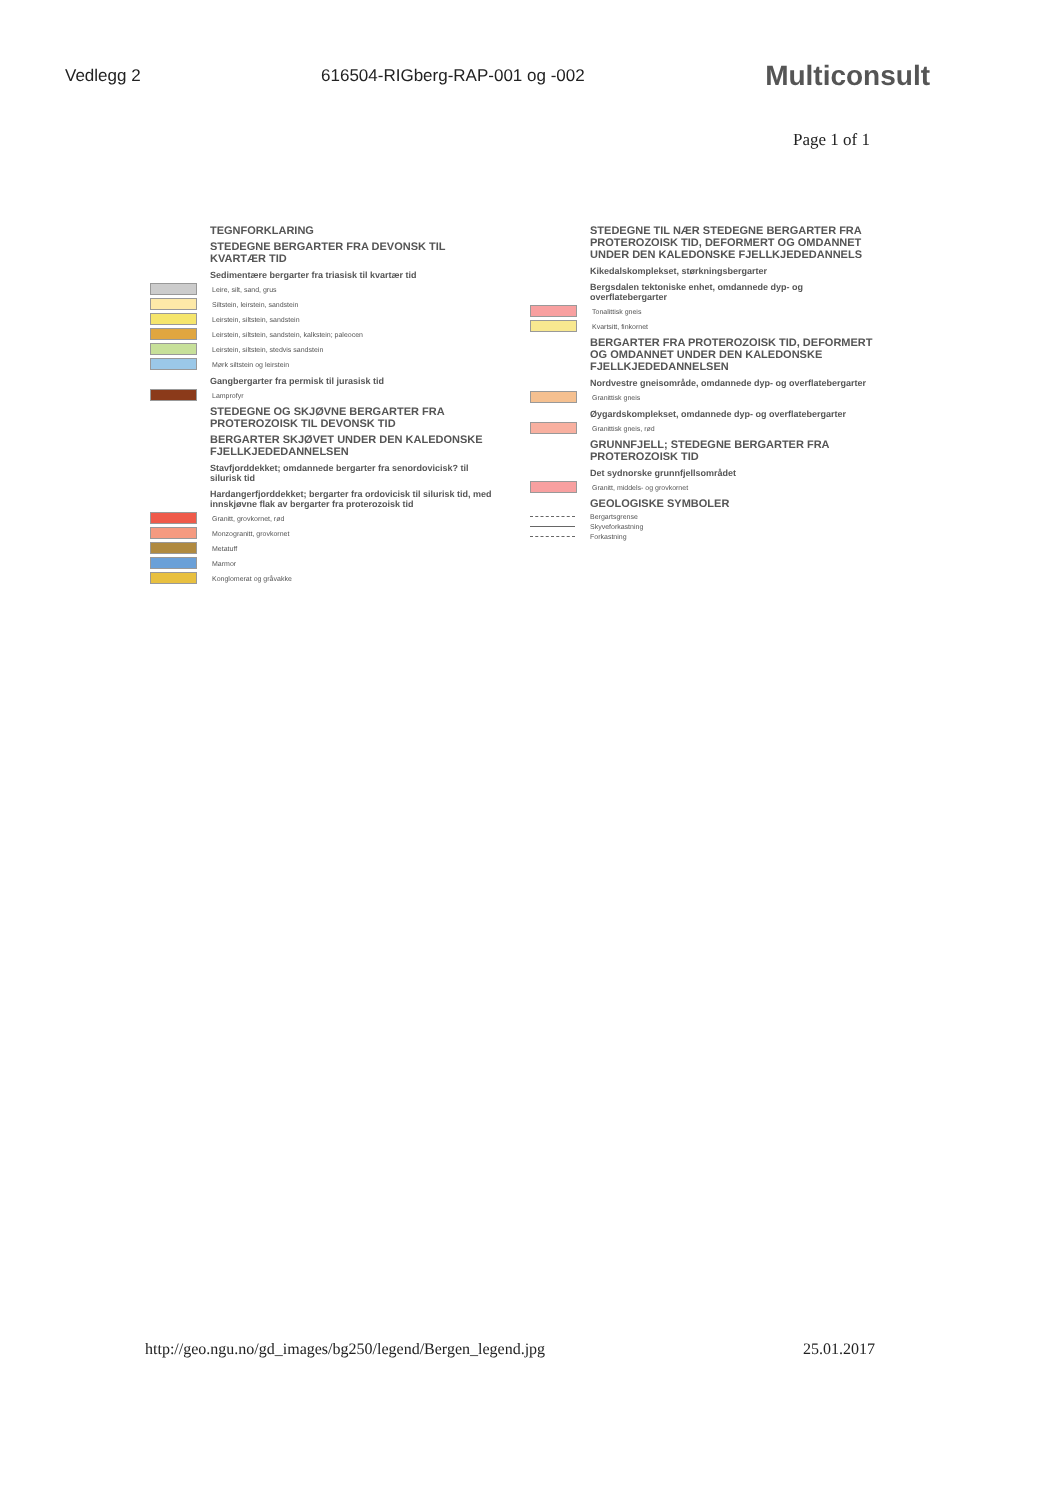Vedlegg 2 616504-RIGberg-RAP-001 og -002 Multiconsult
Page 1 of 1
TEGNFORKLARING
STEDEGNE BERGARTER FRA DEVONSK TIL KVARTÆR TID
Sedimentære bergarter fra triasisk til kvartær tid
Leire, silt, sand, grus
Siltstein, leirstein, sandstein
Leirstein, siltstein, sandstein
Leirstein, siltstein, sandstein, kalkstein; paleocen
Leirstein, siltstein, stedvis sandstein
Mørk siltstein og leirstein
Gangbergarter fra permisk til jurasisk tid
Lamprofyr
STEDEGNE OG SKJØVNE BERGARTER FRA PROTEROZOISK TIL DEVONSK TID
BERGARTER SKJØVET UNDER DEN KALEDONSKE FJELLKJEDEDANNELSEN
Stavfjorddekket; omdannede bergarter fra senordovicisk? til silurisk tid
Hardangerfjorddekket; bergarter fra ordovicisk til silurisk tid, med innskjøvne flak av bergarter fra proterozoisk tid
Granitt, grovkornet, rød
Monzogranitt, grovkornet
Metatuff
Marmor
Konglomerat og gråvakke
STEDEGNE TIL NÆR STEDEGNE BERGARTER FRA PROTEROZOISK TID, DEFORMERT OG OMDANNET UNDER DEN KALEDONSKE FJELLKJEDEDANNELS
Kikedalskomplekset, størkningsbergarter
Bergsdalen tektoniske enhet, omdannede dyp- og overflatebergarter
Tonalittisk gneis
Kvartsitt, finkornet
BERGARTER FRA PROTEROZOISK TID, DEFORMERT OG OMDANNET UNDER DEN KALEDONSKE FJELLKJEDEDANNELSEN
Nordvestre gneisområde, omdannede dyp- og overflatebergarter
Granittisk gneis
Øygardskomplekset, omdannede dyp- og overflatebergarter
Granittisk gneis, rød
GRUNNFJELL; STEDEGNE BERGARTER FRA PROTEROZOISK TID
Det sydnorske grunnfjellsområdet
Granitt, middels- og grovkornet
GEOLOGISKE SYMBOLER
Bergartsgrense
Skyveforkastning
Forkastning
http://geo.ngu.no/gd_images/bg250/legend/Bergen_legend.jpg 25.01.2017